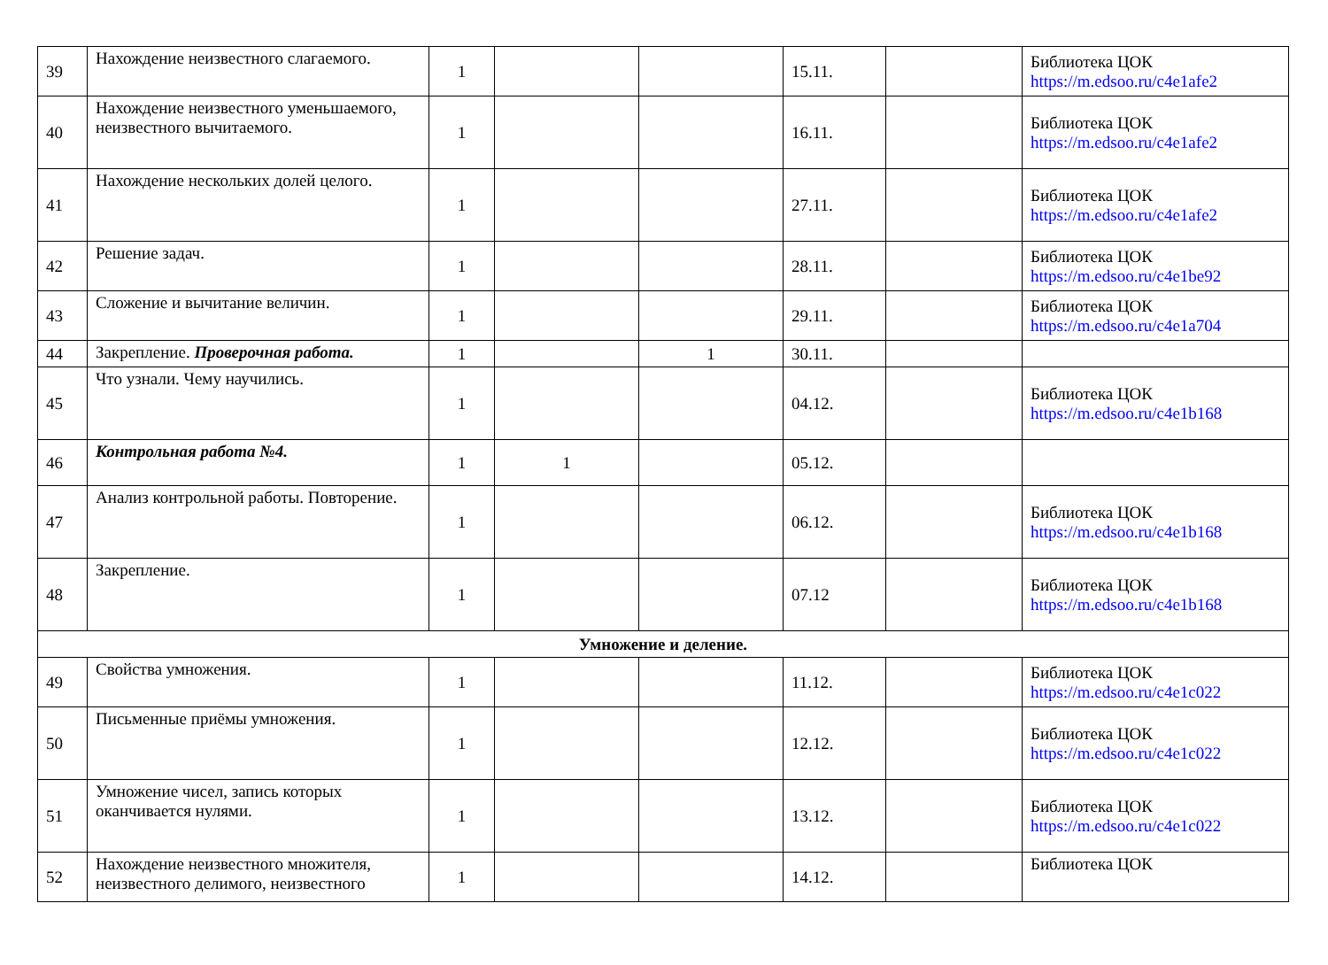| 39 | Нахождение неизвестного слагаемого. | 1 | | | 15.11. | | Библиотека ЦОК https://m.edsoo.ru/c4e1afe2 |
| 40 | Нахождение неизвестного уменьшаемого, неизвестного вычитаемого. | 1 | | | 16.11. | | Библиотека ЦОК https://m.edsoo.ru/c4e1afe2 |
| 41 | Нахождение нескольких долей целого. | 1 | | | 27.11. | | Библиотека ЦОК https://m.edsoo.ru/c4e1afe2 |
| 42 | Решение задач. | 1 | | | 28.11. | | Библиотека ЦОК https://m.edsoo.ru/c4e1be92 |
| 43 | Сложение и вычитание величин. | 1 | | | 29.11. | | Библиотека ЦОК https://m.edsoo.ru/c4e1a704 |
| 44 | Закрепление. Проверочная работа. | 1 | | 1 | 30.11. | | |
| 45 | Что узнали. Чему научились. | 1 | | | 04.12. | | Библиотека ЦОК https://m.edsoo.ru/c4e1b168 |
| 46 | Контрольная работа №4. | 1 | 1 | | 05.12. | | |
| 47 | Анализ контрольной работы. Повторение. | 1 | | | 06.12. | | Библиотека ЦОК https://m.edsoo.ru/c4e1b168 |
| 48 | Закрепление. | 1 | | | 07.12 | | Библиотека ЦОК https://m.edsoo.ru/c4e1b168 |
| Умножение и деление. | | | | | | | |
| 49 | Свойства умножения. | 1 | | | 11.12. | | Библиотека ЦОК https://m.edsoo.ru/c4e1c022 |
| 50 | Письменные приёмы умножения. | 1 | | | 12.12. | | Библиотека ЦОК https://m.edsoo.ru/c4e1c022 |
| 51 | Умножение чисел, запись которых оканчивается нулями. | 1 | | | 13.12. | | Библиотека ЦОК https://m.edsoo.ru/c4e1c022 |
| 52 | Нахождение неизвестного множителя, неизвестного делимого, неизвестного | 1 | | | 14.12. | | Библиотека ЦОК |